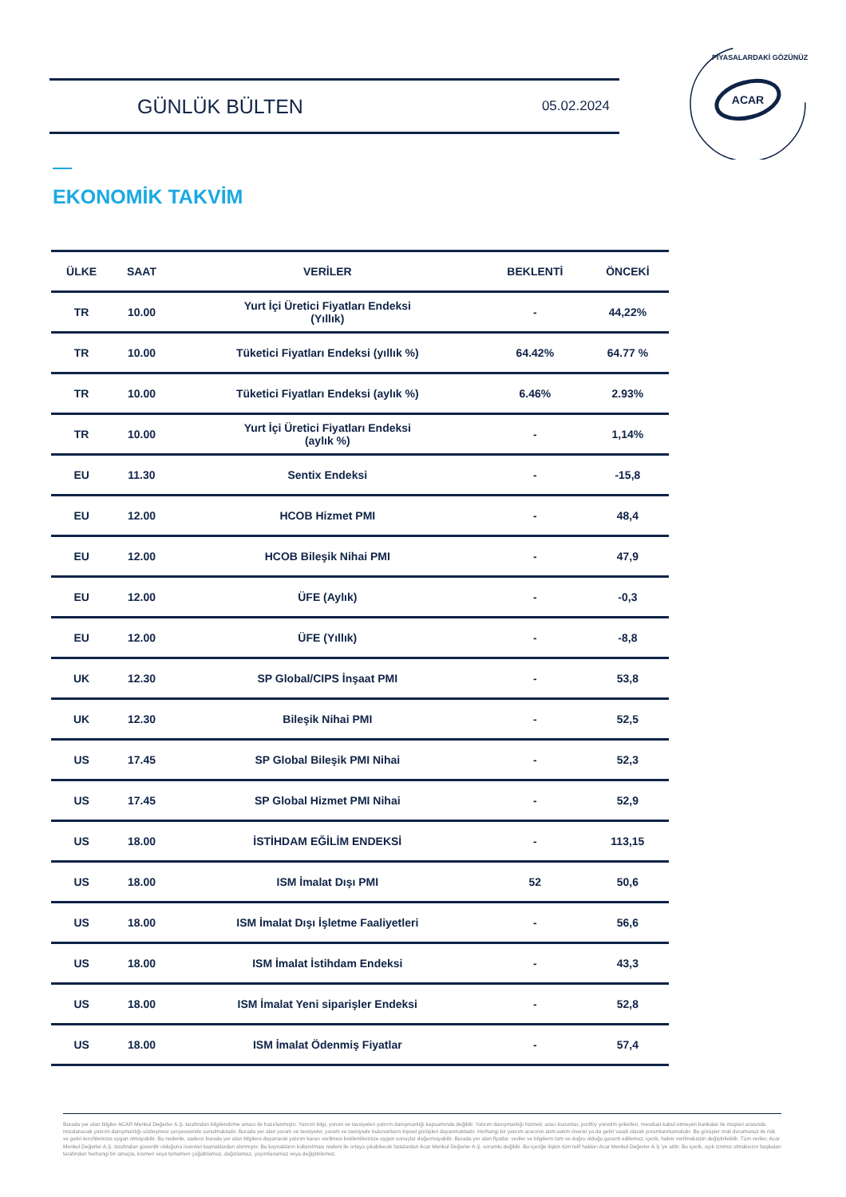GÜNLÜK BÜLTEN 05.02.2024
ACAR
PİYASALARDAKİ GÖZÜNÜZ
EKONOMİK TAKVİM
| ÜLKE | SAAT | VERİLER | BEKLENTİ | ÖNCEKİ |
| --- | --- | --- | --- | --- |
| TR | 10.00 | Yurt İçi Üretici Fiyatları Endeksi (Yıllık) | - | 44,22% |
| TR | 10.00 | Tüketici Fiyatları Endeksi (yıllık %) | 64.42% | 64.77 % |
| TR | 10.00 | Tüketici Fiyatları Endeksi (aylık %) | 6.46% | 2.93% |
| TR | 10.00 | Yurt İçi Üretici Fiyatları Endeksi (aylık %) | - | 1,14% |
| EU | 11.30 | Sentix Endeksi | - | -15,8 |
| EU | 12.00 | HCOB Hizmet PMI | - | 48,4 |
| EU | 12.00 | HCOB Bileşik Nihai PMI | - | 47,9 |
| EU | 12.00 | ÜFE (Aylık) | - | -0,3 |
| EU | 12.00 | ÜFE (Yıllık) | - | -8,8 |
| UK | 12.30 | SP Global/CIPS İnşaat PMI | - | 53,8 |
| UK | 12.30 | Bileşik Nihai PMI | - | 52,5 |
| US | 17.45 | SP Global Bileşik PMI Nihai | - | 52,3 |
| US | 17.45 | SP Global Hizmet PMI Nihai | - | 52,9 |
| US | 18.00 | İSTİHDAM EĞİLİM ENDEKSİ | - | 113,15 |
| US | 18.00 | ISM İmalat Dışı PMI | 52 | 50,6 |
| US | 18.00 | ISM İmalat Dışı İşletme Faaliyetleri | - | 56,6 |
| US | 18.00 | ISM İmalat İstihdam Endeksi | - | 43,3 |
| US | 18.00 | ISM İmalat Yeni siparişler Endeksi | - | 52,8 |
| US | 18.00 | ISM İmalat Ödenmiş Fiyatlar | - | 57,4 |
Burada yer alan bilgiler ACAR Menkul Değerler A.Ş. tarafından bilgilendirme amacı ile hazırlanmıştır. Yatırım bilgi, yorum ve tavsiyeleri yatırım danışmanlığı kapsamında değildir. Yatırım danışmanlığı hizmeti; aracı kurumlar, portföy yönetim şirketleri, mevduat kabul etmeyen bankalar ile müşteri arasında imzalanacak yatırım danışmanlığı sözleşmesi çerçevesinde sunulmaktadır. Burada yer alan yorum ve tavsiyeler, yorum ve tavsiyede bulunanların kişisel görüşleri dayanmaktadır. Herhangi bir yatırım aracının alım-satım önerisi ya da getiri vaadi olarak yorumlanmamalıdır. Bu görüşler mali durumunuz ile risk ve getiri tercihlerinize uygun olmayabilir. Bu nedenle, sadece burada yer alan bilgilere dayanarak yatırım kararı verilmesi beklentilerinize uygun sonuçlar doğurmayabilir. Burada yer alan fiyatlar, veriler ve bilgilerin tam ve doğru olduğu garanti edilemez; içerik, haber verilmeksizin değiştirilebilir. Tüm veriler, Acar Menkul Değerler A.Ş. tarafından güvenilir olduğuna inanılan kaynaklardan alınmıştır. Bu kaynakların kullanılması nedeni ile ortaya çıkabilecek hatalardan Acar Menkul Değerler A.Ş. sorumlu değildir. Bu içeriğe ilişkin tüm telif hakları Acar Menkul Değerler A.Ş.'ye aittir. Bu içerik, açık iznimiz olmaksızın başkaları tarafından herhangi bir amaçla, kısmen veya tamamen çoğaltılamaz, dağıtılamaz, yayımlanamaz veya değiştirilemez.